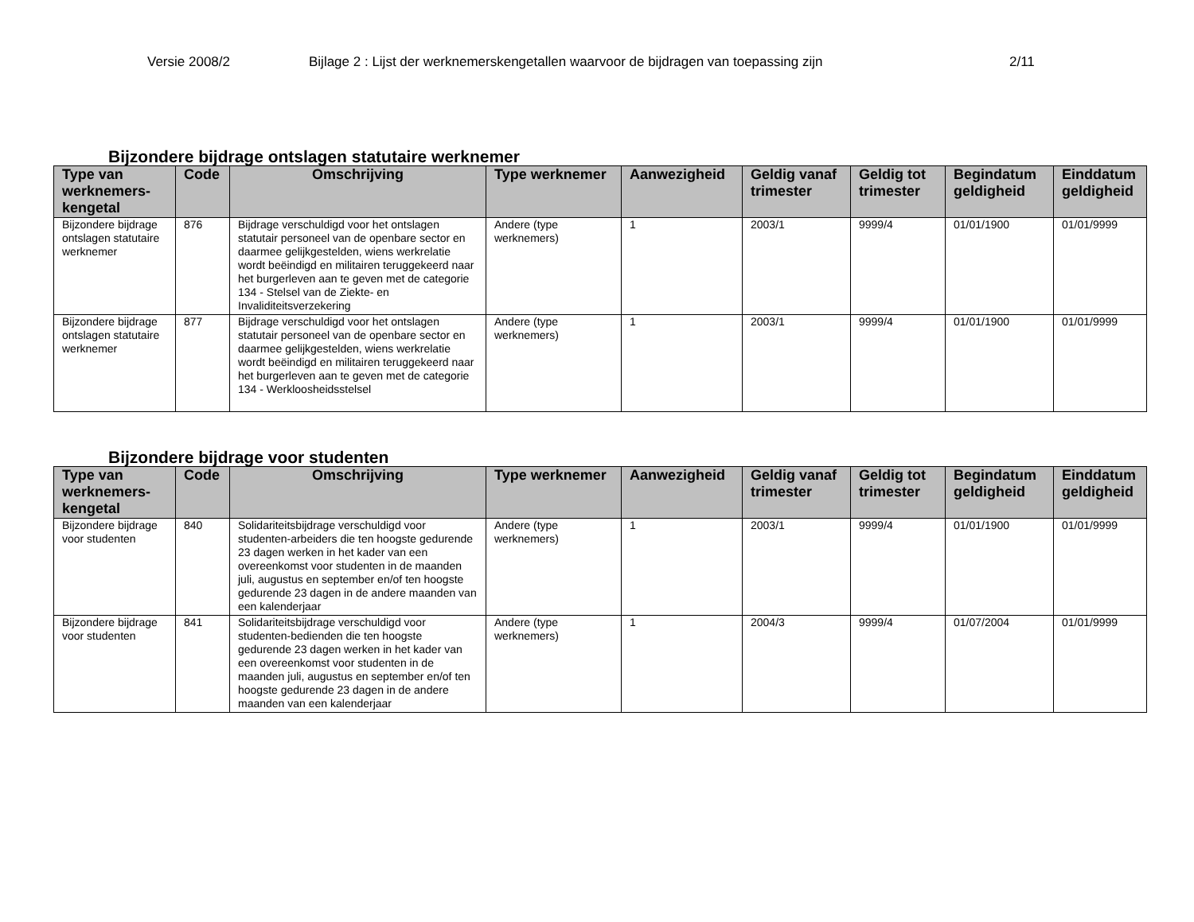Versie 2008/2 Bijlage 2 : Lijst der werknemerskengetallen waarvoor de bijdragen van toepassing zijn 2/11
Bijzondere bijdrage ontslagen statutaire werknemer
| Type van werknemers-kengetal | Code | Omschrijving | Type werknemer | Aanwezigheid | Geldig vanaf trimester | Geldig tot trimester | Begindatum geldigheid | Einddatum geldigheid |
| --- | --- | --- | --- | --- | --- | --- | --- | --- |
| Bijzondere bijdrage ontslagen statutaire werknemer | 876 | Bijdrage verschuldigd voor het ontslagen statutair personeel van de openbare sector en daarmee gelijkgestelden, wiens werkrelatie wordt beëindigd en militairen teruggekeerd naar het burgerleven aan te geven met de categorie 134 - Stelsel van de Ziekte- en Invaliditeitsverzekering | Andere (type werknemers) | 1 | 2003/1 | 9999/4 | 01/01/1900 | 01/01/9999 |
| Bijzondere bijdrage ontslagen statutaire werknemer | 877 | Bijdrage verschuldigd voor het ontslagen statutair personeel van de openbare sector en daarmee gelijkgestelden, wiens werkrelatie wordt beëindigd en militairen teruggekeerd naar het burgerleven aan te geven met de categorie 134 - Werkloosheidsstelsel | Andere (type werknemers) | 1 | 2003/1 | 9999/4 | 01/01/1900 | 01/01/9999 |
Bijzondere bijdrage voor studenten
| Type van werknemers-kengetal | Code | Omschrijving | Type werknemer | Aanwezigheid | Geldig vanaf trimester | Geldig tot trimester | Begindatum geldigheid | Einddatum geldigheid |
| --- | --- | --- | --- | --- | --- | --- | --- | --- |
| Bijzondere bijdrage voor studenten | 840 | Solidariteitsbijdrage verschuldigd voor studenten-arbeiders die ten hoogste gedurende 23 dagen werken in het kader van een overeenkomst voor studenten in de maanden juli, augustus en september en/of ten hoogste gedurende 23 dagen in de andere maanden van een kalenderjaar | Andere (type werknemers) | 1 | 2003/1 | 9999/4 | 01/01/1900 | 01/01/9999 |
| Bijzondere bijdrage voor studenten | 841 | Solidariteitsbijdrage verschuldigd voor studenten-bedienden die ten hoogste gedurende 23 dagen werken in het kader van een overeenkomst voor studenten in de maanden juli, augustus en september en/of ten hoogste gedurende 23 dagen in de andere maanden van een kalenderjaar | Andere (type werknemers) | 1 | 2004/3 | 9999/4 | 01/07/2004 | 01/01/9999 |